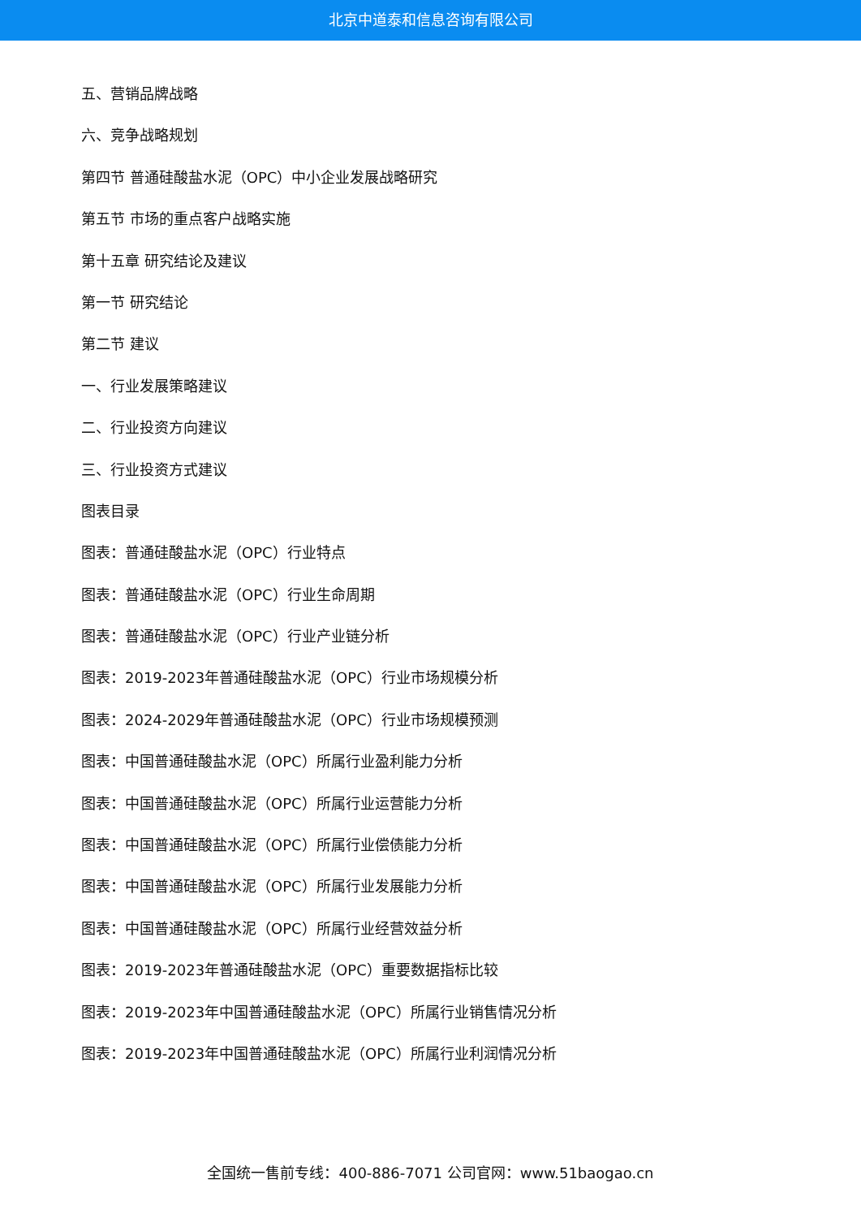北京中道泰和信息咨询有限公司
五、营销品牌战略
六、竞争战略规划
第四节 普通硅酸盐水泥（OPC）中小企业发展战略研究
第五节 市场的重点客户战略实施
第十五章 研究结论及建议
第一节 研究结论
第二节 建议
一、行业发展策略建议
二、行业投资方向建议
三、行业投资方式建议
图表目录
图表：普通硅酸盐水泥（OPC）行业特点
图表：普通硅酸盐水泥（OPC）行业生命周期
图表：普通硅酸盐水泥（OPC）行业产业链分析
图表：2019-2023年普通硅酸盐水泥（OPC）行业市场规模分析
图表：2024-2029年普通硅酸盐水泥（OPC）行业市场规模预测
图表：中国普通硅酸盐水泥（OPC）所属行业盈利能力分析
图表：中国普通硅酸盐水泥（OPC）所属行业运营能力分析
图表：中国普通硅酸盐水泥（OPC）所属行业偿债能力分析
图表：中国普通硅酸盐水泥（OPC）所属行业发展能力分析
图表：中国普通硅酸盐水泥（OPC）所属行业经营效益分析
图表：2019-2023年普通硅酸盐水泥（OPC）重要数据指标比较
图表：2019-2023年中国普通硅酸盐水泥（OPC）所属行业销售情况分析
图表：2019-2023年中国普通硅酸盐水泥（OPC）所属行业利润情况分析
全国统一售前专线：400-886-7071 公司官网：www.51baogao.cn